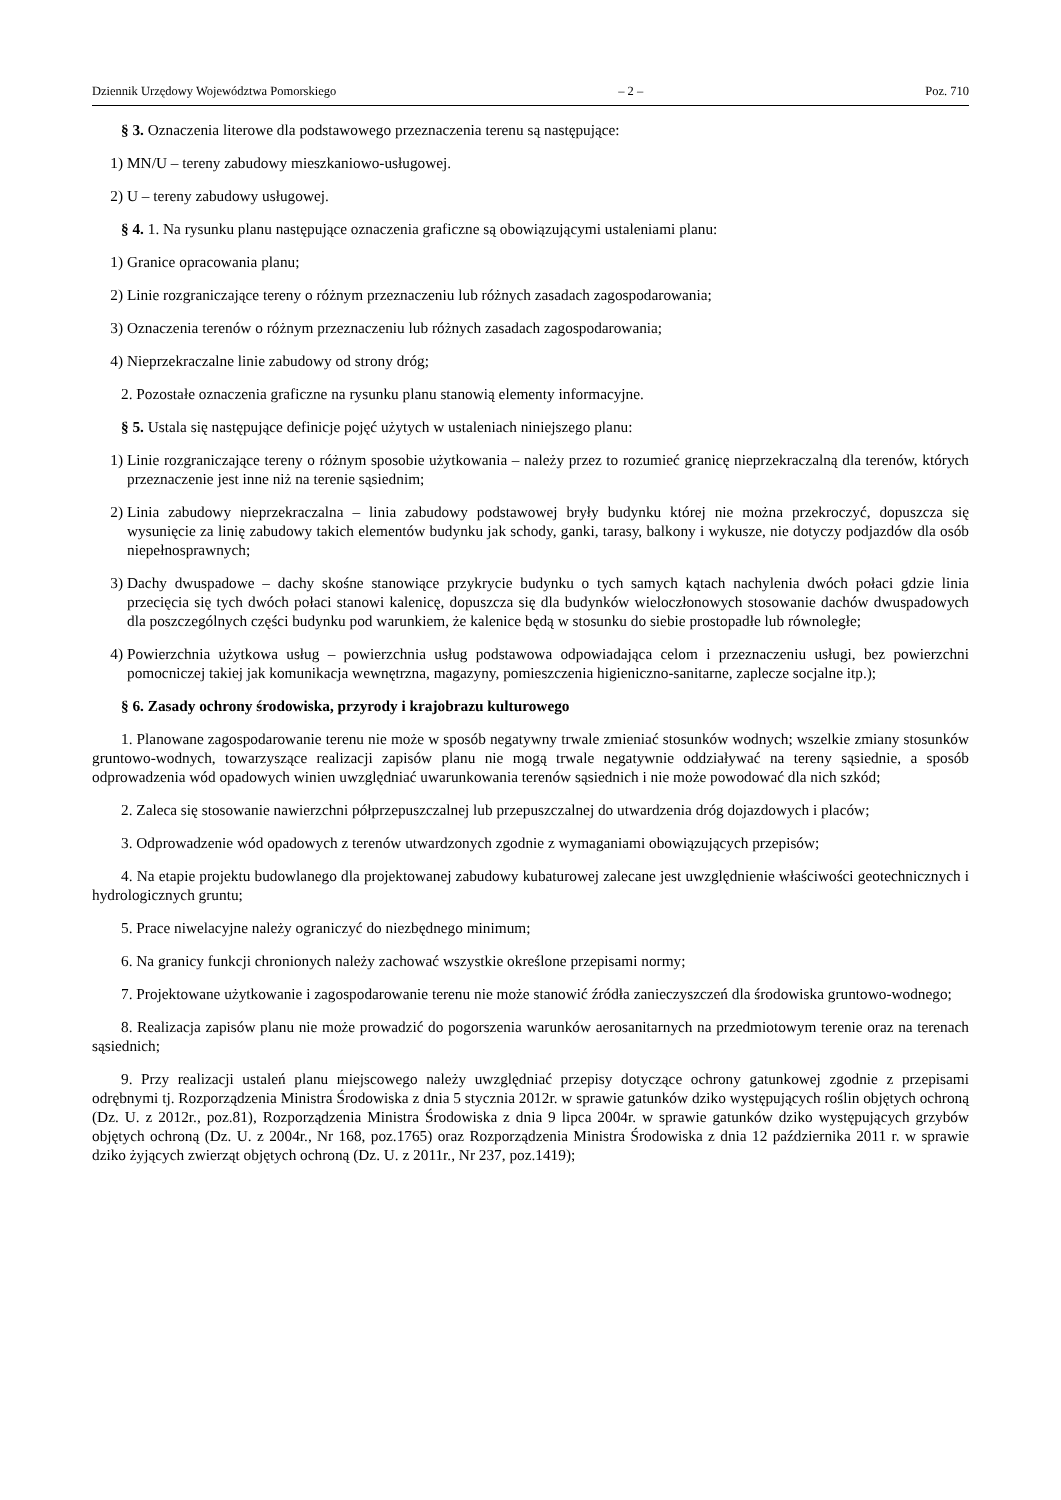Dziennik Urzędowy Województwa Pomorskiego – 2 – Poz. 710
§ 3. Oznaczenia literowe dla podstawowego przeznaczenia terenu są następujące:
1) MN/U – tereny zabudowy mieszkaniowo-usługowej.
2) U – tereny zabudowy usługowej.
§ 4. 1. Na rysunku planu następujące oznaczenia graficzne są obowiązującymi ustaleniami planu:
1) Granice opracowania planu;
2) Linie rozgraniczające tereny o różnym przeznaczeniu lub różnych zasadach zagospodarowania;
3) Oznaczenia terenów o różnym przeznaczeniu lub różnych zasadach zagospodarowania;
4) Nieprzekraczalne linie zabudowy od strony dróg;
2. Pozostałe oznaczenia graficzne na rysunku planu stanowią elementy informacyjne.
§ 5. Ustala się następujące definicje pojęć użytych w ustaleniach niniejszego planu:
1) Linie rozgraniczające tereny o różnym sposobie użytkowania – należy przez to rozumieć granicę nieprzekraczalną dla terenów, których przeznaczenie jest inne niż na terenie sąsiednim;
2) Linia zabudowy nieprzekraczalna – linia zabudowy podstawowej bryły budynku której nie można przekroczyć, dopuszcza się wysunięcie za linię zabudowy takich elementów budynku jak schody, ganki, tarasy, balkony i wykusze, nie dotyczy podjazdów dla osób niepełnosprawnych;
3) Dachy dwuspadowe – dachy skośne stanowiące przykrycie budynku o tych samych kątach nachylenia dwóch połaci gdzie linia przecięcia się tych dwóch połaci stanowi kalenicę, dopuszcza się dla budynków wieloczłonowych stosowanie dachów dwuspadowych dla poszczególnych części budynku pod warunkiem, że kalenice będą w stosunku do siebie prostopadłe lub równoległe;
4) Powierzchnia użytkowa usług – powierzchnia usług podstawowa odpowiadająca celom i przeznaczeniu usługi, bez powierzchni pomocniczej takiej jak komunikacja wewnętrzna, magazyny, pomieszczenia higieniczno-sanitarne, zaplecze socjalne itp.);
§ 6. Zasady ochrony środowiska, przyrody i krajobrazu kulturowego
1. Planowane zagospodarowanie terenu nie może w sposób negatywny trwale zmieniać stosunków wodnych; wszelkie zmiany stosunków gruntowo-wodnych, towarzyszące realizacji zapisów planu nie mogą trwale negatywnie oddziaływać na tereny sąsiednie, a sposób odprowadzenia wód opadowych winien uwzględniać uwarunkowania terenów sąsiednich i nie może powodować dla nich szkód;
2. Zaleca się stosowanie nawierzchni półprzepuszczalnej lub przepuszczalnej do utwardzenia dróg dojazdowych i placów;
3. Odprowadzenie wód opadowych z terenów utwardzonych zgodnie z wymaganiami obowiązujących przepisów;
4. Na etapie projektu budowlanego dla projektowanej zabudowy kubaturowej zalecane jest uwzględnienie właściwości geotechnicznych i hydrologicznych gruntu;
5. Prace niwelacyjne należy ograniczyć do niezbędnego minimum;
6. Na granicy funkcji chronionych należy zachować wszystkie określone przepisami normy;
7. Projektowane użytkowanie i zagospodarowanie terenu nie może stanowić źródła zanieczyszczeń dla środowiska gruntowo-wodnego;
8. Realizacja zapisów planu nie może prowadzić do pogorszenia warunków aerosanitarnych na przedmiotowym terenie oraz na terenach sąsiednich;
9. Przy realizacji ustaleń planu miejscowego należy uwzględniać przepisy dotyczące ochrony gatunkowej zgodnie z przepisami odrębnymi tj. Rozporządzenia Ministra Środowiska z dnia 5 stycznia 2012r. w sprawie gatunków dziko występujących roślin objętych ochroną (Dz. U. z 2012r., poz.81), Rozporządzenia Ministra Środowiska z dnia 9 lipca 2004r. w sprawie gatunków dziko występujących grzybów objętych ochroną (Dz. U. z 2004r., Nr 168, poz.1765) oraz Rozporządzenia Ministra Środowiska z dnia 12 października 2011 r. w sprawie dziko żyjących zwierząt objętych ochroną (Dz. U. z 2011r., Nr 237, poz.1419);